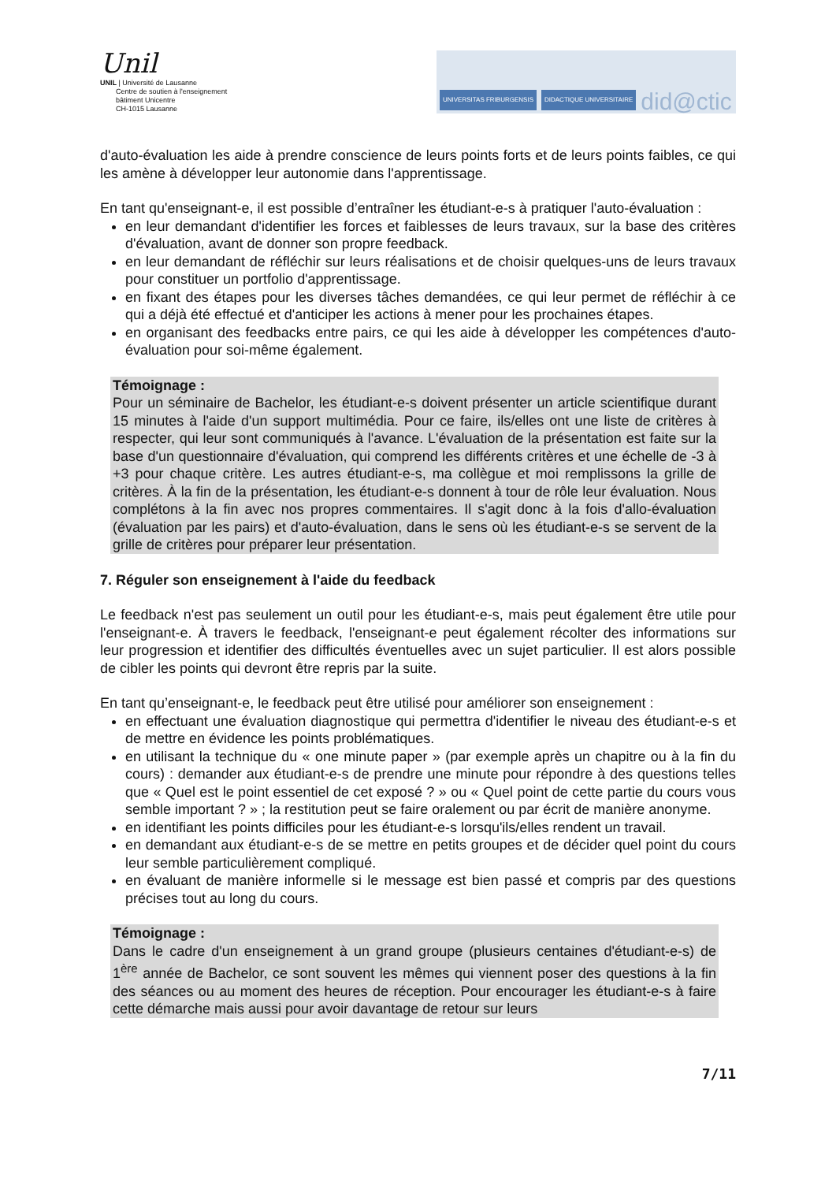Unil
UNIL | Université de Lausanne
Centre de soutien à l'enseignement
bâtiment Unicentre
CH-1015 Lausanne
UNIVERSITAS FRIBURGENSIS DIDACTIQUE UNIVERSITAIRE did@ctic
d'auto-évaluation les aide à prendre conscience de leurs points forts et de leurs points faibles, ce qui les amène à développer leur autonomie dans l'apprentissage.
En tant qu'enseignant-e, il est possible d’entraîner les étudiant-e-s à pratiquer l'auto-évaluation :
en leur demandant d'identifier les forces et faiblesses de leurs travaux, sur la base des critères d'évaluation, avant de donner son propre feedback.
en leur demandant de réfléchir sur leurs réalisations et de choisir quelques-uns de leurs travaux pour constituer un portfolio d'apprentissage.
en fixant des étapes pour les diverses tâches demandées, ce qui leur permet de réfléchir à ce qui a déjà été effectué et d'anticiper les actions à mener pour les prochaines étapes.
en organisant des feedbacks entre pairs, ce qui les aide à développer les compétences d'auto-évaluation pour soi-même également.
Témoignage :
Pour un séminaire de Bachelor, les étudiant-e-s doivent présenter un article scientifique durant 15 minutes à l'aide d'un support multimédia. Pour ce faire, ils/elles ont une liste de critères à respecter, qui leur sont communiqués à l'avance. L'évaluation de la présentation est faite sur la base d'un questionnaire d'évaluation, qui comprend les différents critères et une échelle de -3 à +3 pour chaque critère. Les autres étudiant-e-s, ma collègue et moi remplissons la grille de critères. À la fin de la présentation, les étudiant-e-s donnent à tour de rôle leur évaluation. Nous complétons à la fin avec nos propres commentaires. Il s'agit donc à la fois d'allo-évaluation (évaluation par les pairs) et d'auto-évaluation, dans le sens où les étudiant-e-s se servent de la grille de critères pour préparer leur présentation.
7. Réguler son enseignement à l'aide du feedback
Le feedback n'est pas seulement un outil pour les étudiant-e-s, mais peut également être utile pour l'enseignant-e. À travers le feedback, l'enseignant-e peut également récolter des informations sur leur progression et identifier des difficultés éventuelles avec un sujet particulier. Il est alors possible de cibler les points qui devront être repris par la suite.
En tant qu’enseignant-e, le feedback peut être utilisé pour améliorer son enseignement :
en effectuant une évaluation diagnostique qui permettra d'identifier le niveau des étudiant-e-s et de mettre en évidence les points problématiques.
en utilisant la technique du « one minute paper » (par exemple après un chapitre ou à la fin du cours) : demander aux étudiant-e-s de prendre une minute pour répondre à des questions telles que « Quel est le point essentiel de cet exposé ? » ou « Quel point de cette partie du cours vous semble important ? » ; la restitution peut se faire oralement ou par écrit de manière anonyme.
en identifiant les points difficiles pour les étudiant-e-s lorsqu'ils/elles rendent un travail.
en demandant aux étudiant-e-s de se mettre en petits groupes et de décider quel point du cours leur semble particulièrement compliqué.
en évaluant de manière informelle si le message est bien passé et compris par des questions précises tout au long du cours.
Témoignage :
Dans le cadre d'un enseignement à un grand groupe (plusieurs centaines d'étudiant-e-s) de 1<sup>ère</sup> année de Bachelor, ce sont souvent les mêmes qui viennent poser des questions à la fin des séances ou au moment des heures de réception. Pour encourager les étudiant-e-s à faire cette démarche mais aussi pour avoir davantage de retour sur leurs
7/11